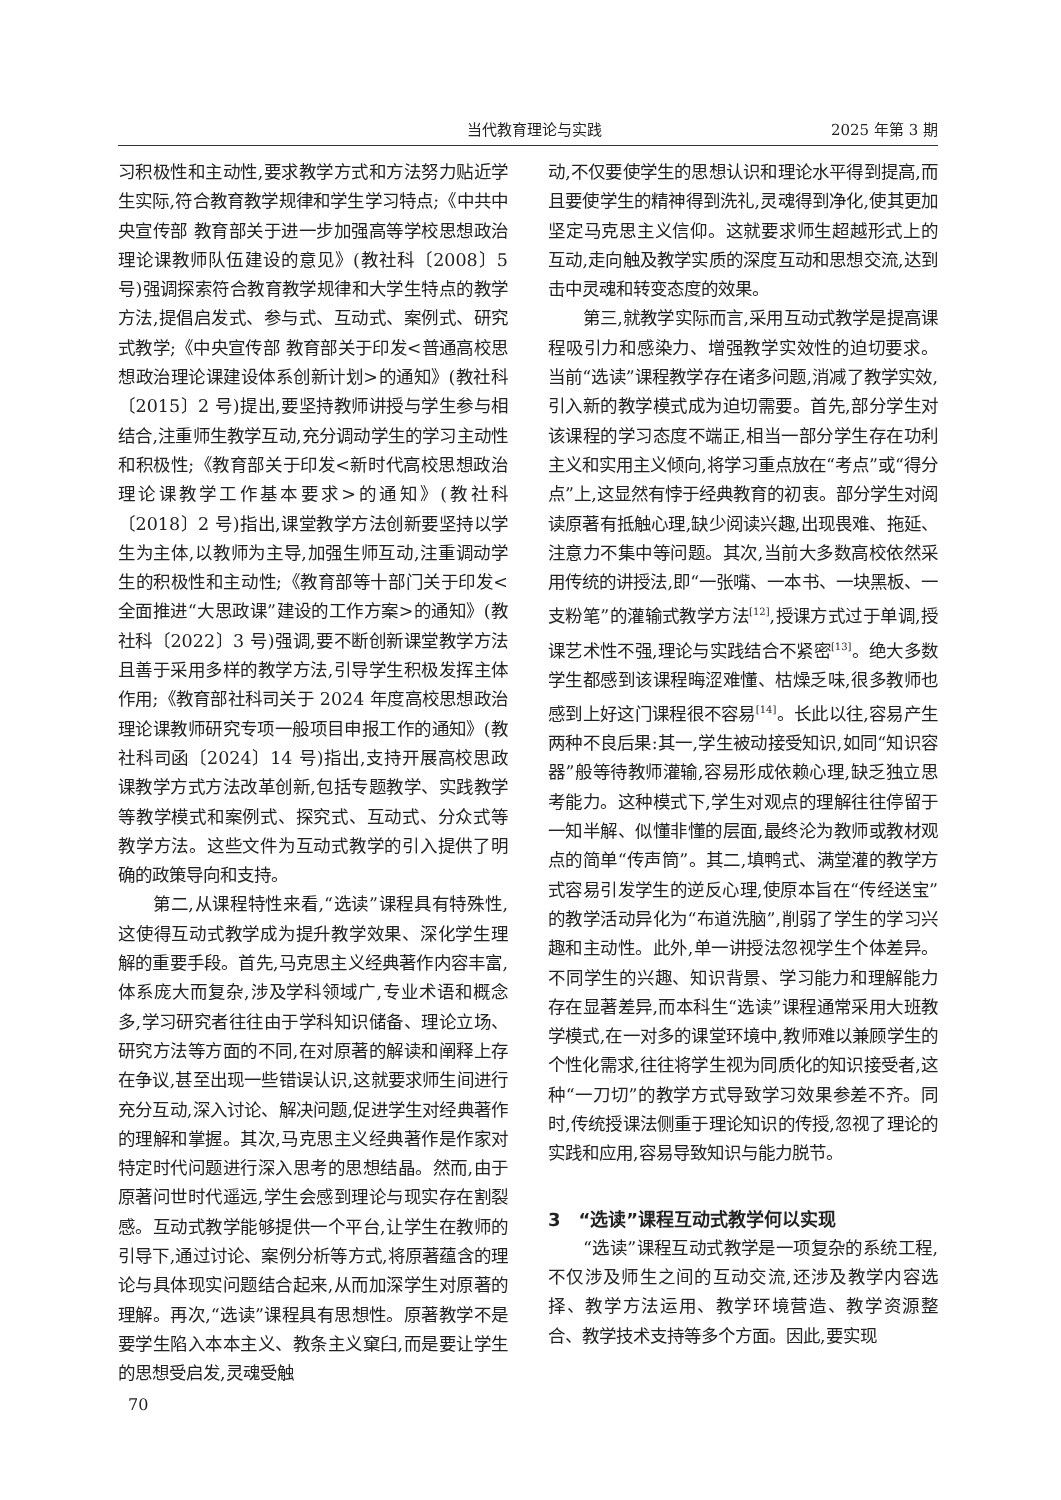当代教育理论与实践 2025 年第 3 期
习积极性和主动性,要求教学方式和方法努力贴近学生实际,符合教育教学规律和学生学习特点;《中共中央宣传部 教育部关于进一步加强高等学校思想政治理论课教师队伍建设的意见》(教社科〔2008〕5 号)强调探索符合教育教学规律和大学生特点的教学方法,提倡启发式、参与式、互动式、案例式、研究式教学;《中央宣传部 教育部关于印发<普通高校思想政治理论课建设体系创新计划>的通知》(教社科〔2015〕2 号)提出,要坚持教师讲授与学生参与相结合,注重师生教学互动,充分调动学生的学习主动性和积极性;《教育部关于印发<新时代高校思想政治理论课教学工作基本要求>的通知》(教社科〔2018〕2 号)指出,课堂教学方法创新要坚持以学生为主体,以教师为主导,加强生师互动,注重调动学生的积极性和主动性;《教育部等十部门关于印发<全面推进“大思政课”建设的工作方案>的通知》(教社科〔2022〕3 号)强调,要不断创新课堂教学方法且善于采用多样的教学方法,引导学生积极发挥主体作用;《教育部社科司关于 2024 年度高校思想政治理论课教师研究专项一般项目申报工作的通知》(教社科司函〔2024〕14 号)指出,支持开展高校思政课教学方式方法改革创新,包括专题教学、实践教学等教学模式和案例式、探究式、互动式、分众式等教学方法。这些文件为互动式教学的引入提供了明确的政策导向和支持。
第二,从课程特性来看,“选读”课程具有特殊性,这使得互动式教学成为提升教学效果、深化学生理解的重要手段。首先,马克思主义经典著作内容丰富,体系庞大而复杂,涉及学科领域广,专业术语和概念多,学习研究者往往由于学科知识储备、理论立场、研究方法等方面的不同,在对原著的解读和阐释上存在争议,甚至出现一些错误认识,这就要求师生间进行充分互动,深入讨论、解决问题,促进学生对经典著作的理解和掌握。其次,马克思主义经典著作是作家对特定时代问题进行深入思考的思想结晶。然而,由于原著问世时代遥远,学生会感到理论与现实存在割裂感。互动式教学能够提供一个平台,让学生在教师的引导下,通过讨论、案例分析等方式,将原著蕴含的理论与具体现实问题结合起来,从而加深学生对原著的理解。再次,“选读”课程具有思想性。原著教学不是要学生陷入本本主义、教条主义窠臼,而是要让学生的思想受启发,灵魂受触
动,不仅要使学生的思想认识和理论水平得到提高,而且要使学生的精神得到洗礼,灵魂得到净化,使其更加坚定马克思主义信仰。这就要求师生超越形式上的互动,走向触及教学实质的深度互动和思想交流,达到击中灵魂和转变态度的效果。
第三,就教学实际而言,采用互动式教学是提高课程吸引力和感染力、增强教学实效性的迫切要求。当前“选读”课程教学存在诸多问题,消减了教学实效,引入新的教学模式成为迫切需要。首先,部分学生对该课程的学习态度不端正,相当一部分学生存在功利主义和实用主义倾向,将学习重点放在“考点”或“得分点”上,这显然有悖于经典教育的初衷。部分学生对阅读原著有抵触心理,缺少阅读兴趣,出现畏难、拖延、注意力不集中等问题。其次,当前大多数高校依然采用传统的讲授法,即“一张嘴、一本书、一块黑板、一支粉笔”的灌输式教学方法<sup>[12]</sup>,授课方式过于单调,授课艺术性不强,理论与实践结合不紧密<sup>[13]</sup>。绝大多数学生都感到该课程晦涩难懂、枯燥乏味,很多教师也感到上好这门课程很不容易<sup>[14]</sup>。长此以往,容易产生两种不良后果:其一,学生被动接受知识,如同“知识容器”般等待教师灌输,容易形成依赖心理,缺乏独立思考能力。这种模式下,学生对观点的理解往往停留于一知半解、似懂非懂的层面,最终沦为教师或教材观点的简单“传声筒”。其二,填鸭式、满堂灌的教学方式容易引发学生的逆反心理,使原本旨在“传经送宝”的教学活动异化为“布道洗脑”,削弱了学生的学习兴趣和主动性。此外,单一讲授法忽视学生个体差异。不同学生的兴趣、知识背景、学习能力和理解能力存在显著差异,而本科生“选读”课程通常采用大班教学模式,在一对多的课堂环境中,教师难以兼顾学生的个性化需求,往往将学生视为同质化的知识接受者,这种“一刀切”的教学方式导致学习效果参差不齐。同时,传统授课法侧重于理论知识的传授,忽视了理论的实践和应用,容易导致知识与能力脱节。
3　“选读”课程互动式教学何以实现
“选读”课程互动式教学是一项复杂的系统工程,不仅涉及师生之间的互动交流,还涉及教学内容选择、教学方法运用、教学环境营造、教学资源整合、教学技术支持等多个方面。因此,要实现
70